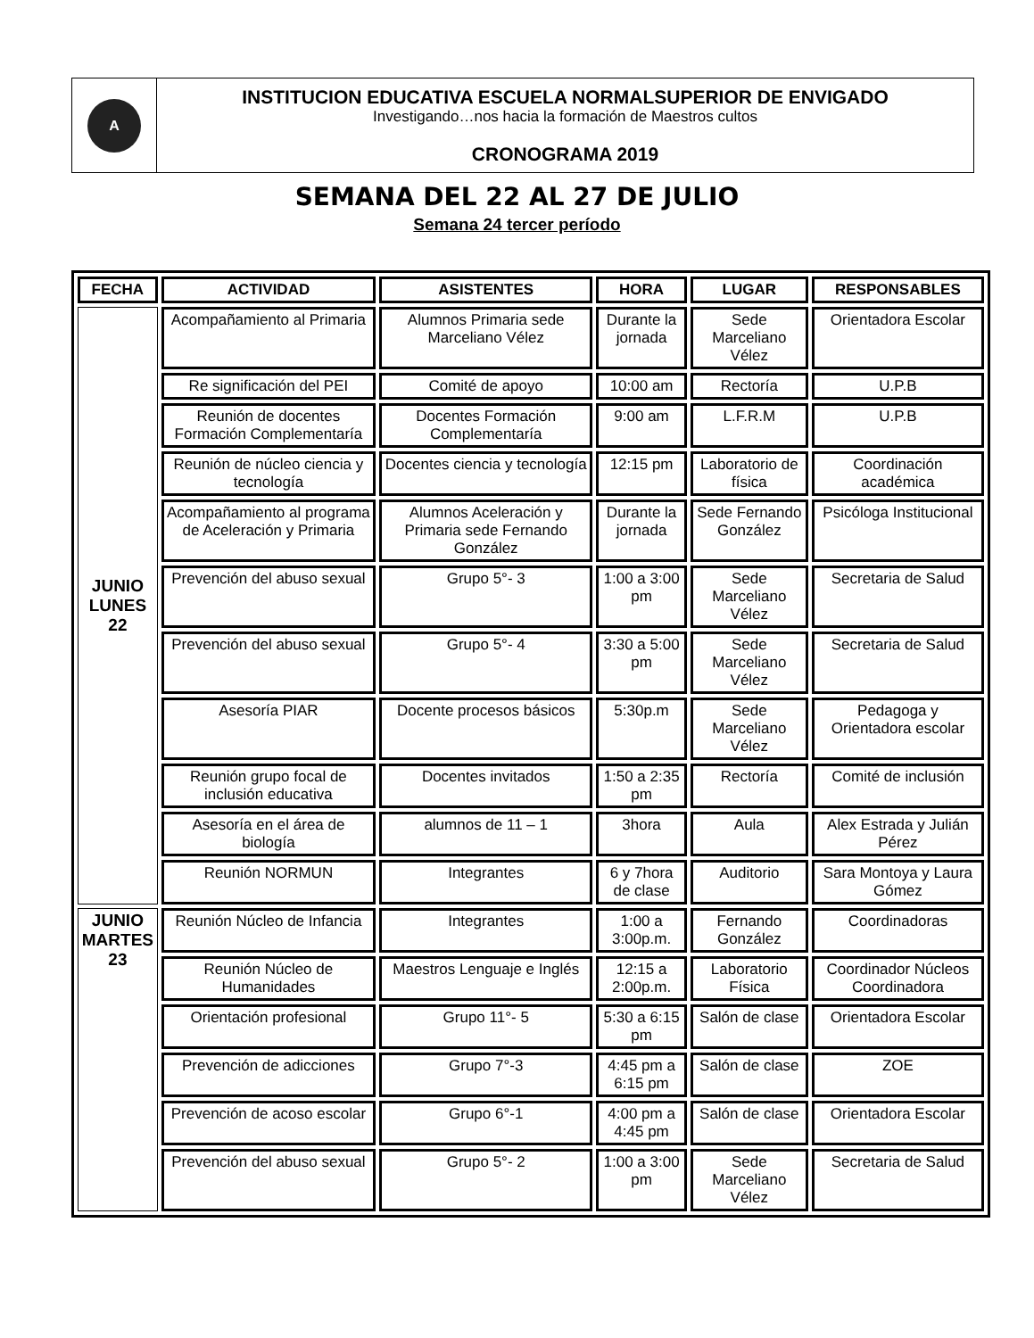| A | INSTITUCION EDUCATIVA ESCUELA NORMALSUPERIOR DE ENVIGADO Investigando…nos hacia la formación de Maestros cultos CRONOGRAMA 2019 |
SEMANA DEL 22 AL 27 DE JULIO
Semana 24 tercer período
| FECHA | ACTIVIDAD | ASISTENTES | HORA | LUGAR | RESPONSABLES |
| --- | --- | --- | --- | --- | --- |
| JUNIO LUNES 22 | Acompañamiento al Primaria | Alumnos Primaria sede Marceliano Vélez | Durante la jornada | Sede Marceliano Vélez | Orientadora Escolar |
| | Re significación del PEI | Comité de apoyo | 10:00 am | Rectoría | U.P.B |
| | Reunión de docentes Formación Complementaría | Docentes Formación Complementaría | 9:00 am | L.F.R.M | U.P.B |
| | Reunión de núcleo ciencia y tecnología | Docentes ciencia y tecnología | 12:15 pm | Laboratorio de física | Coordinación académica |
| | Acompañamiento al programa de Aceleración y Primaria | Alumnos Aceleración y Primaria sede Fernando González | Durante la jornada | Sede Fernando González | Psicóloga Institucional |
| | Prevención del abuso sexual | Grupo 5°- 3 | 1:00 a 3:00 pm | Sede Marceliano Vélez | Secretaria de Salud |
| | Prevención del abuso sexual | Grupo 5°- 4 | 3:30 a 5:00 pm | Sede Marceliano Vélez | Secretaria de Salud |
| | Asesoría PIAR | Docente procesos básicos | 5:30p.m | Sede Marceliano Vélez | Pedagoga y Orientadora escolar |
| | Reunión grupo focal de inclusión educativa | Docentes invitados | 1:50 a 2:35 pm | Rectoría | Comité de inclusión |
| | Asesoría en el área de biología | alumnos de 11 – 1 | 3hora | Aula | Alex Estrada y Julián Pérez |
| | Reunión NORMUN | Integrantes | 6 y 7hora de clase | Auditorio | Sara Montoya y Laura Gómez |
| JUNIO MARTES 23 | Reunión Núcleo de Infancia | Integrantes | 1:00 a 3:00p.m. | Fernando González | Coordinadoras |
| | Reunión Núcleo de Humanidades | Maestros Lenguaje e Inglés | 12:15 a 2:00p.m. | Laboratorio Física | Coordinador Núcleos Coordinadora |
| | Orientación profesional | Grupo 11°- 5 | 5:30 a 6:15 pm | Salón de clase | Orientadora Escolar |
| | Prevención de adicciones | Grupo 7°-3 | 4:45 pm a 6:15 pm | Salón de clase | ZOE |
| | Prevención de acoso escolar | Grupo 6°-1 | 4:00 pm a 4:45 pm | Salón de clase | Orientadora Escolar |
| | Prevención del abuso sexual | Grupo 5°- 2 | 1:00 a 3:00 pm | Sede Marceliano Vélez | Secretaria de Salud |